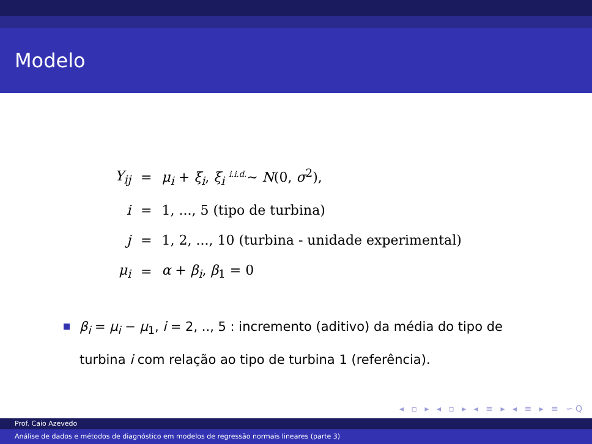Modelo
| Y<sub>ij</sub> | = | μ<sub>i</sub> + ξ<sub>i</sub> , ξ<sub>i</sub> <sup>i.i.d.</sup>∼ N (0, σ<sup>2</sup>), |
| i | = | 1, ..., 5 (tipo de turbina) |
| j | = | 1, 2, ..., 10 (turbina - unidade experimental) |
| μ<sub>i</sub> | = | α + β<sub>i</sub> , β<sub>1</sub> = 0 |
β<sub>i</sub> = μ<sub>i</sub> − μ<sub>1</sub>, i = 2, .., 5 : incremento (aditivo) da média do tipo de turbina i com relação ao tipo de turbina 1 (referência).
◂ ▫ ▸ ◂ ▫ ▸ ◂ ≡ ▸ ◂ ≡ ▸ ≡ ∽Q
Prof. Caio Azevedo
Análise de dados e métodos de diagnóstico em modelos de regressão normais lineares (parte 3)